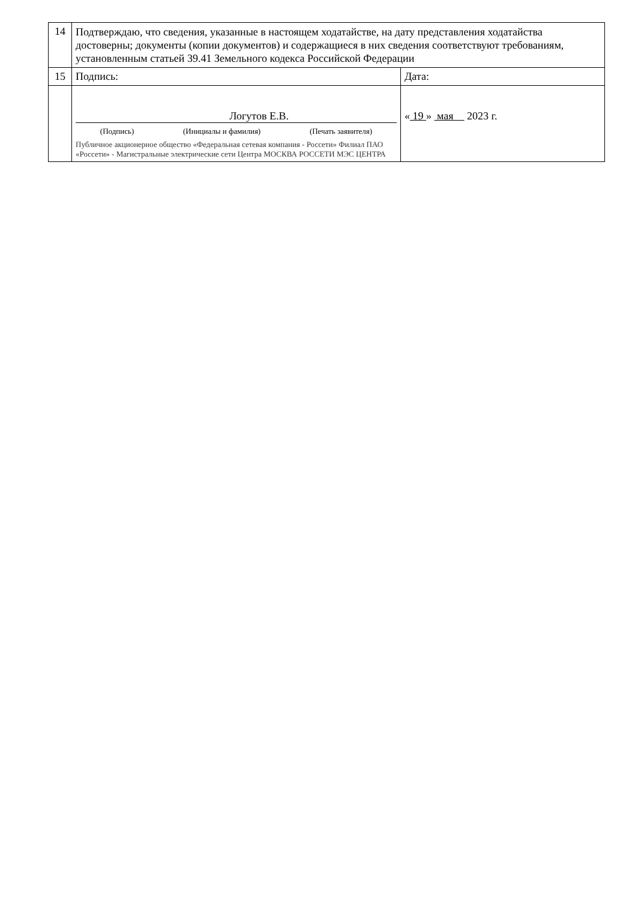| 14 | Подтверждаю, что сведения, указанные в настоящем ходатайстве, на дату представления ходатайства достоверны; документы (копии документов) и содержащиеся в них сведения соответствуют требованиям, установленным статьей 39.41 Земельного кодекса Российской Федерации | |
| 15 | Подпись: | Дата: |
| | Логутов Е.В. (Подпись) (Инициалы и фамилия) (Печать заявителя) Публичное акционерное общество «Федеральная сетевая компания - Россети» Филиал ПАО «Россети» - Магистральные электрические сети Центра МОСКВА РОССЕТИ МЭС ЦЕНТРА | « 19 » мая 2023 г. |